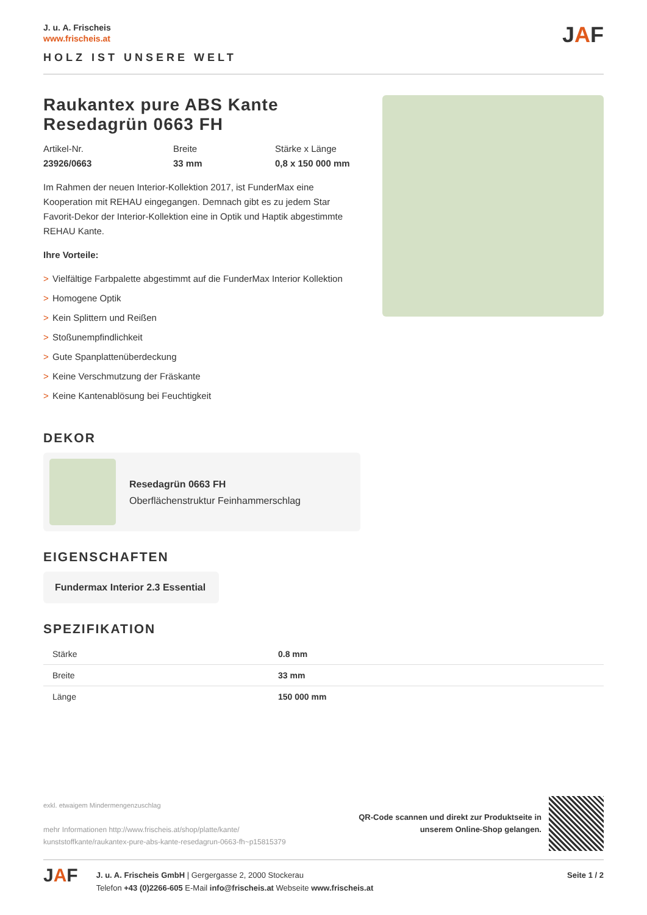J. u. A. Frischeis
www.frischeis.at
HOLZ IST UNSERE WELT
JAF
Raukantex pure ABS Kante Resedagrün 0663 FH
Artikel-Nr.
23926/0663
Breite
33 mm
Stärke x Länge
0,8 x 150 000 mm
Im Rahmen der neuen Interior-Kollektion 2017, ist FunderMax eine Kooperation mit REHAU eingegangen. Demnach gibt es zu jedem Star Favorit-Dekor der Interior-Kollektion eine in Optik und Haptik abgestimmte REHAU Kante.
Ihre Vorteile:
> Vielfältige Farbpalette abgestimmt auf die FunderMax Interior Kollektion
> Homogene Optik
> Kein Splittern und Reißen
> Stoßunempfindlichkeit
> Gute Spanplattenüberdeckung
> Keine Verschmutzung der Fräskante
> Keine Kantenablösung bei Feuchtigkeit
DEKOR
Resedagrün 0663 FH
Oberflächenstruktur Feinhammerschlag
EIGENSCHAFTEN
Fundermax Interior 2.3 Essential
SPEZIFIKATION
| Stärke | 0.8 mm |
| Breite | 33 mm |
| Länge | 150 000 mm |
exkl. etwaigem Mindermengenzuschlag
mehr Informationen http://www.frischeis.at/shop/platte/kante/
kunststoffkante/raukantex-pure-abs-kante-resedagrun-0663-fh~p15815379
QR-Code scannen und direkt zur Produktseite in
unserem Online-Shop gelangen.
JAF
J. u. A. Frischeis GmbH | Gergergasse 2, 2000 Stockerau
Telefon +43 (0)2266-605 E-Mail info@frischeis.at Webseite www.frischeis.at
Seite 1 / 2